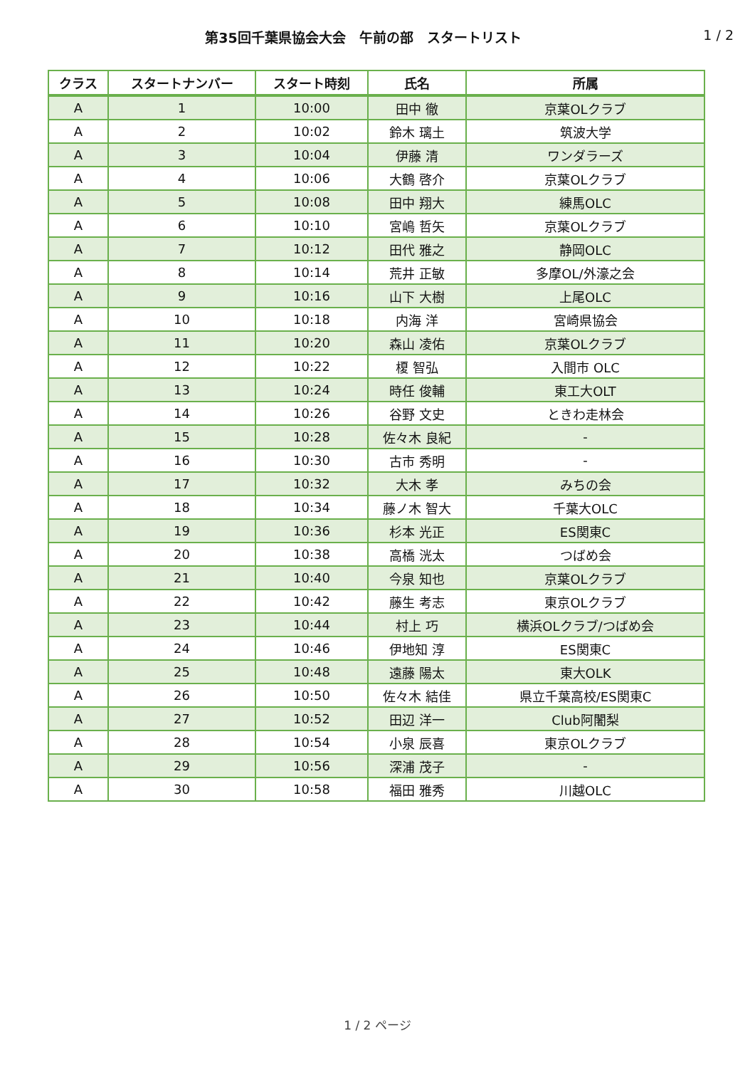第35回千葉県協会大会　午前の部　スタートリスト
1 / 2
| クラス | スタートナンバー | スタート時刻 | 氏名 | 所属 |
| --- | --- | --- | --- | --- |
| A | 1 | 10:00 | 田中 徹 | 京葉OLクラブ |
| A | 2 | 10:02 | 鈴木 璃土 | 筑波大学 |
| A | 3 | 10:04 | 伊藤 清 | ワンダラーズ |
| A | 4 | 10:06 | 大鶴 啓介 | 京葉OLクラブ |
| A | 5 | 10:08 | 田中 翔大 | 練馬OLC |
| A | 6 | 10:10 | 宮嶋 哲矢 | 京葉OLクラブ |
| A | 7 | 10:12 | 田代 雅之 | 静岡OLC |
| A | 8 | 10:14 | 荒井 正敏 | 多摩OL/外濠之会 |
| A | 9 | 10:16 | 山下 大樹 | 上尾OLC |
| A | 10 | 10:18 | 内海 洋 | 宮崎県協会 |
| A | 11 | 10:20 | 森山 凌佑 | 京葉OLクラブ |
| A | 12 | 10:22 | 榎 智弘 | 入間市 OLC |
| A | 13 | 10:24 | 時任 俊輔 | 東工大OLT |
| A | 14 | 10:26 | 谷野 文史 | ときわ走林会 |
| A | 15 | 10:28 | 佐々木 良紀 | - |
| A | 16 | 10:30 | 古市 秀明 | - |
| A | 17 | 10:32 | 大木 孝 | みちの会 |
| A | 18 | 10:34 | 藤ノ木 智大 | 千葉大OLC |
| A | 19 | 10:36 | 杉本 光正 | ES関東C |
| A | 20 | 10:38 | 高橋 洸太 | つばめ会 |
| A | 21 | 10:40 | 今泉 知也 | 京葉OLクラブ |
| A | 22 | 10:42 | 藤生 考志 | 東京OLクラブ |
| A | 23 | 10:44 | 村上 巧 | 横浜OLクラブ/つばめ会 |
| A | 24 | 10:46 | 伊地知 淳 | ES関東C |
| A | 25 | 10:48 | 遠藤 陽太 | 東大OLK |
| A | 26 | 10:50 | 佐々木 結佳 | 県立千葉高校/ES関東C |
| A | 27 | 10:52 | 田辺 洋一 | Club阿闍梨 |
| A | 28 | 10:54 | 小泉 辰喜 | 東京OLクラブ |
| A | 29 | 10:56 | 深浦 茂子 | - |
| A | 30 | 10:58 | 福田 雅秀 | 川越OLC |
1 / 2 ページ